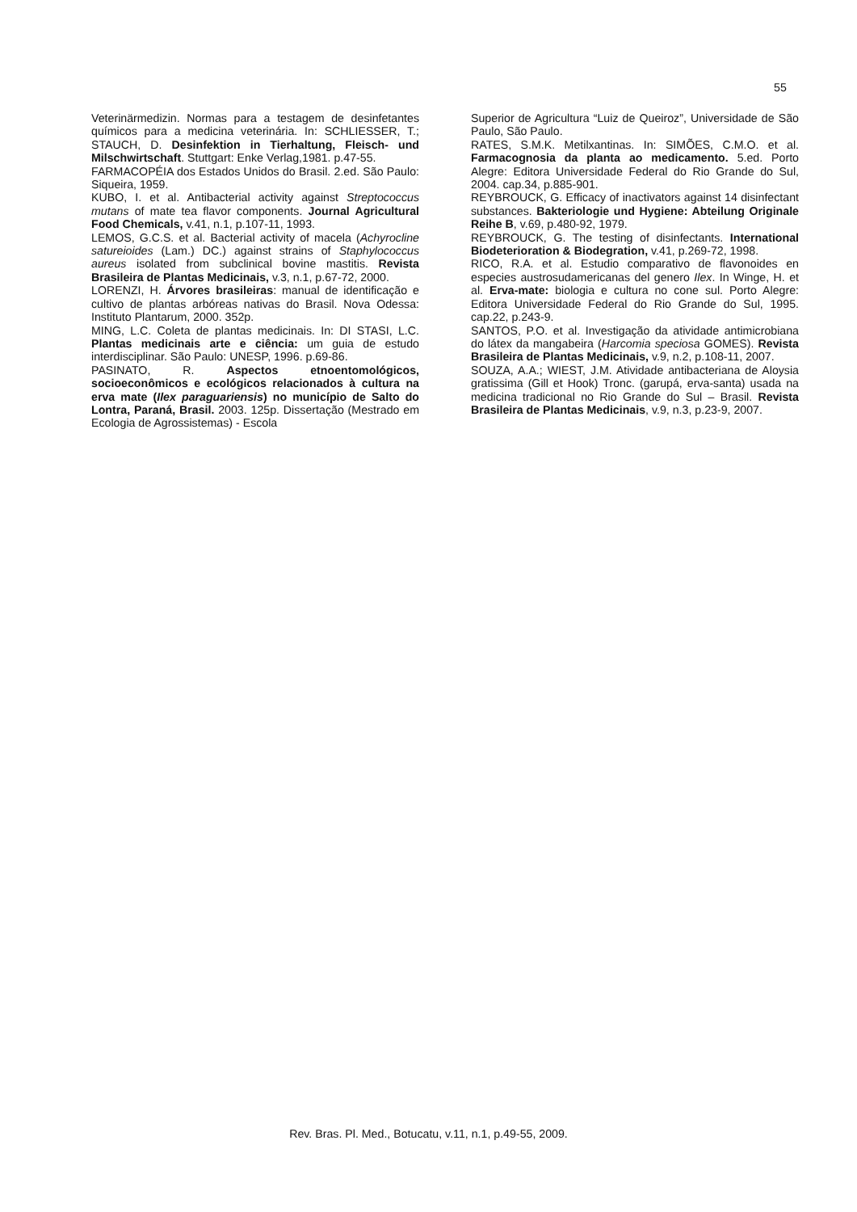55
Veterinärmedizin. Normas para a testagem de desinfetantes químicos para a medicina veterinária. In: SCHLIESSER, T.; STAUCH, D. Desinfektion in Tierhaltung, Fleisch- und Milschwirtschaft. Stuttgart: Enke Verlag,1981. p.47-55.
FARMACOPÉIA dos Estados Unidos do Brasil. 2.ed. São Paulo: Siqueira, 1959.
KUBO, I. et al. Antibacterial activity against Streptococcus mutans of mate tea flavor components. Journal Agricultural Food Chemicals, v.41, n.1, p.107-11, 1993.
LEMOS, G.C.S. et al. Bacterial activity of macela (Achyrocline satureioides (Lam.) DC.) against strains of Staphylococcus aureus isolated from subclinical bovine mastitis. Revista Brasileira de Plantas Medicinais, v.3, n.1, p.67-72, 2000.
LORENZI, H. Árvores brasileiras: manual de identificação e cultivo de plantas arbóreas nativas do Brasil. Nova Odessa: Instituto Plantarum, 2000. 352p.
MING, L.C. Coleta de plantas medicinais. In: DI STASI, L.C. Plantas medicinais arte e ciência: um guia de estudo interdisciplinar. São Paulo: UNESP, 1996. p.69-86.
PASINATO, R. Aspectos etnoentomológicos, socioeconômicos e ecológicos relacionados à cultura na erva mate (Ilex paraguariensis) no município de Salto do Lontra, Paraná, Brasil. 2003. 125p. Dissertação (Mestrado em Ecologia de Agrossistemas) - Escola
Superior de Agricultura “Luiz de Queiroz”, Universidade de São Paulo, São Paulo.
RATES, S.M.K. Metilxantinas. In: SIMÕES, C.M.O. et al. Farmacognosia da planta ao medicamento. 5.ed. Porto Alegre: Editora Universidade Federal do Rio Grande do Sul, 2004. cap.34, p.885-901.
REYBROUCK, G. Efficacy of inactivators against 14 disinfectant substances. Bakteriologie und Hygiene: Abteilung Originale Reihe B, v.69, p.480-92, 1979.
REYBROUCK, G. The testing of disinfectants. International Biodeterioration & Biodegration, v.41, p.269-72, 1998.
RICO, R.A. et al. Estudio comparativo de flavonoides en especies austrosudamericanas del genero Ilex. In Winge, H. et al. Erva-mate: biologia e cultura no cone sul. Porto Alegre: Editora Universidade Federal do Rio Grande do Sul, 1995. cap.22, p.243-9.
SANTOS, P.O. et al. Investigação da atividade antimicrobiana do látex da mangabeira (Harcomia speciosa GOMES). Revista Brasileira de Plantas Medicinais, v.9, n.2, p.108-11, 2007.
SOUZA, A.A.; WIEST, J.M. Atividade antibacteriana de Aloysia gratissima (Gill et Hook) Tronc. (garupá, erva-santa) usada na medicina tradicional no Rio Grande do Sul – Brasil. Revista Brasileira de Plantas Medicinais, v.9, n.3, p.23-9, 2007.
Rev. Bras. Pl. Med., Botucatu, v.11, n.1, p.49-55, 2009.